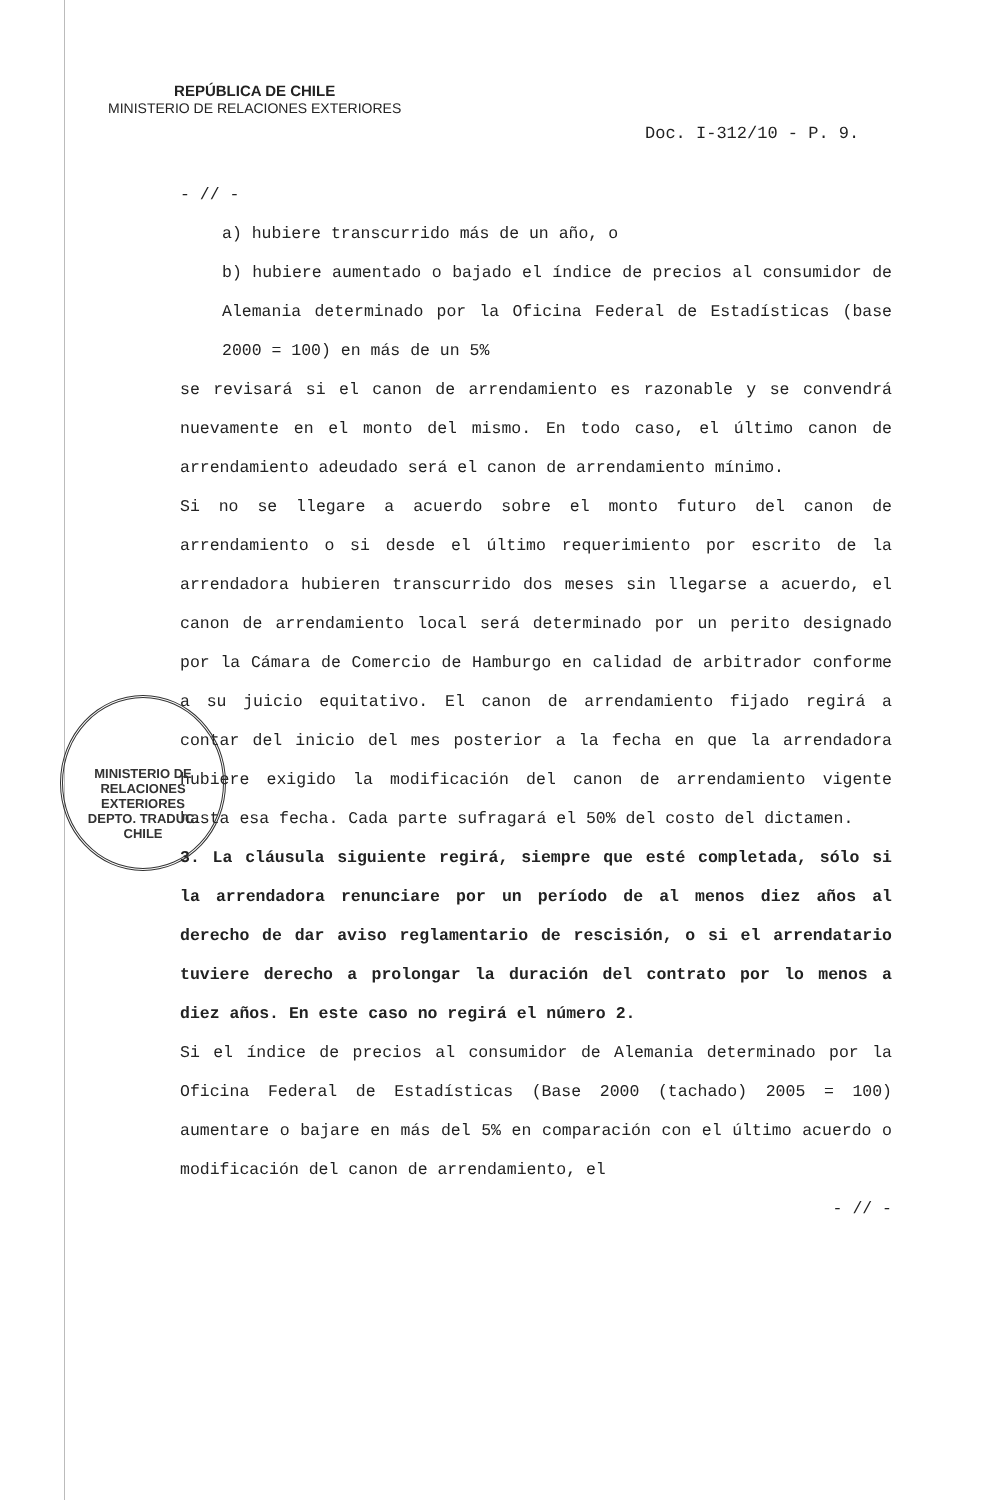REPÚBLICA DE CHILE
MINISTERIO DE RELACIONES EXTERIORES
Doc. I-312/10 - P. 9.
- // -
a) hubiere transcurrido más de un año, o
b) hubiere aumentado o bajado el índice de precios al consumidor de Alemania determinado por la Oficina Federal de Estadísticas (base 2000 = 100) en más de un 5%
se revisará si el canon de arrendamiento es razonable y se convendrá nuevamente en el monto del mismo. En todo caso, el último canon de arrendamiento adeudado será el canon de arrendamiento mínimo.
Si no se llegare a acuerdo sobre el monto futuro del canon de arrendamiento o si desde el último requerimiento por escrito de la arrendadora hubieren transcurrido dos meses sin llegarse a acuerdo, el canon de arrendamiento local será determinado por un perito designado por la Cámara de Comercio de Hamburgo en calidad de arbitrador conforme a su juicio equitativo. El canon de arrendamiento fijado regirá a contar del inicio del mes posterior a la fecha en que la arrendadora hubiere exigido la modificación del canon de arrendamiento vigente hasta esa fecha. Cada parte sufragará el 50% del costo del dictamen.
3. La cláusula siguiente regirá, siempre que esté completada, sólo si la arrendadora renunciare por un período de al menos diez años al derecho de dar aviso reglamentario de rescisión, o si el arrendatario tuviere derecho a prolongar la duración del contrato por lo menos a diez años. En este caso no regirá el número 2.
Si el índice de precios al consumidor de Alemania determinado por la Oficina Federal de Estadísticas (Base 2000 (tachado) 2005 = 100) aumentare o bajare en más del 5% en comparación con el último acuerdo o modificación del canon de arrendamiento, el
- // -
MINISTERIO DE RELACIONES EXTERIORES
DEPTO. TRADUC.
CHILE